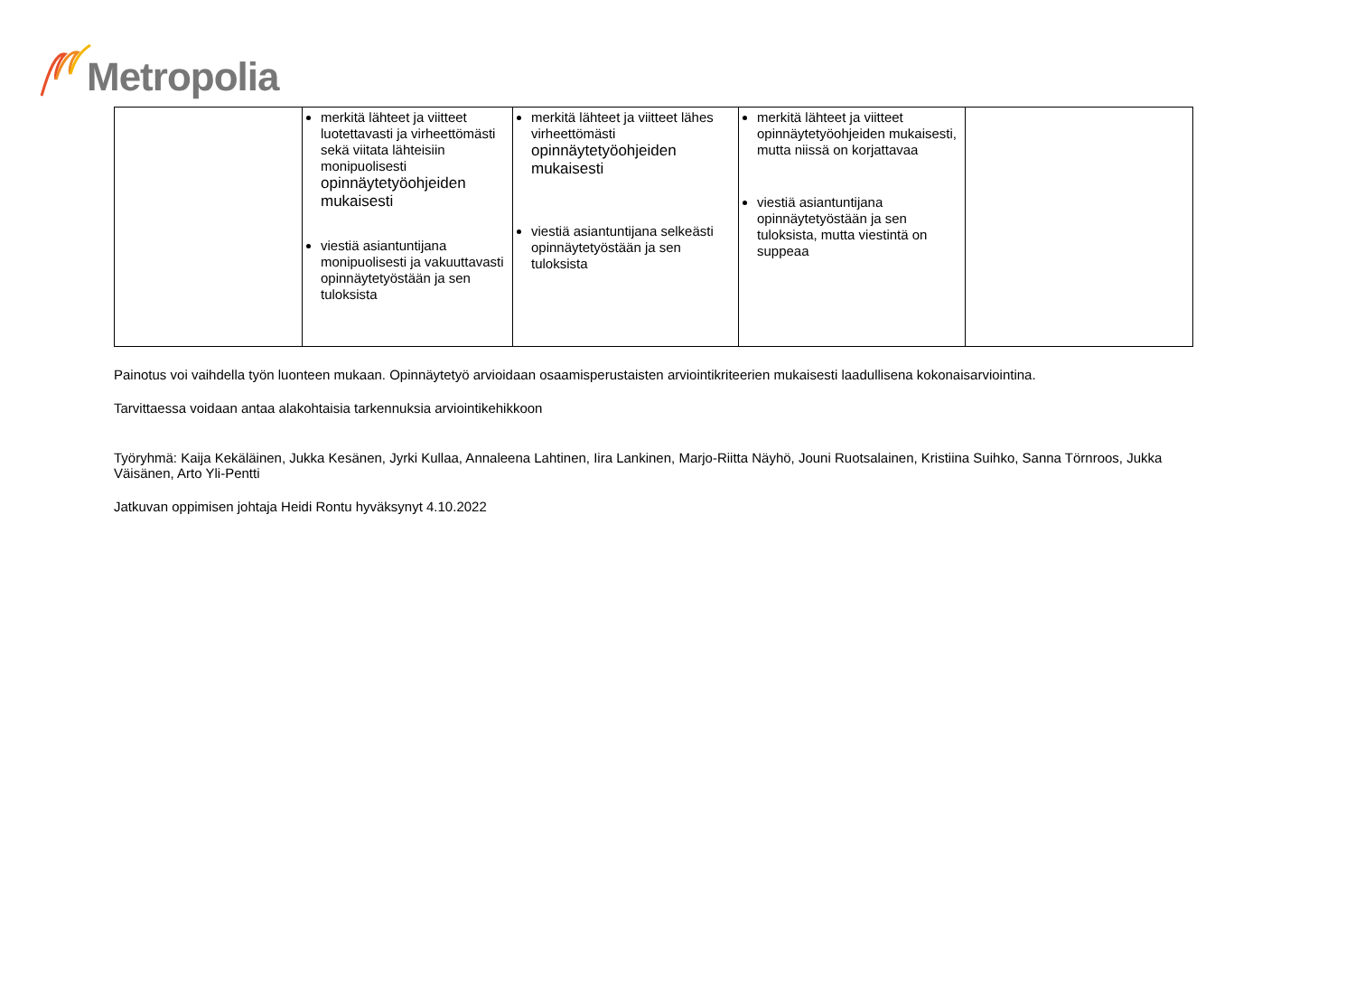Metropolia
| | merkitä lähteet ja viitteet luotettavasti ja virheettömästi sekä viitata lähteisiin monipuolisesti opinnäytetyöohjeiden mukaisesti viestiä asiantuntijana monipuolisesti ja vakuuttavasti opinnäytetyöstään ja sen tuloksista | merkitä lähteet ja viitteet lähes virheettömästi opinnäytetyöohjeiden mukaisesti viestiä asiantuntijana selkeästi opinnäytetyöstään ja sen tuloksista | merkitä lähteet ja viitteet opinnäytetyöohjeiden mukaisesti, mutta niissä on korjattavaa viestiä asiantuntijana opinnäytetyöstään ja sen tuloksista, mutta viestintä on suppeaa | |
Painotus voi vaihdella työn luonteen mukaan. Opinnäytetyö arvioidaan osaamisperustaisten arviointikriteerien mukaisesti laadullisena kokonaisarviointina.
Tarvittaessa voidaan antaa alakohtaisia tarkennuksia arviointikehikkoon
Työryhmä: Kaija Kekäläinen, Jukka Kesänen, Jyrki Kullaa, Annaleena Lahtinen, Iira Lankinen, Marjo-Riitta Näyhö, Jouni Ruotsalainen, Kristiina Suihko, Sanna Törnroos, Jukka Väisänen, Arto Yli-Pentti
Jatkuvan oppimisen johtaja Heidi Rontu hyväksynyt 4.10.2022